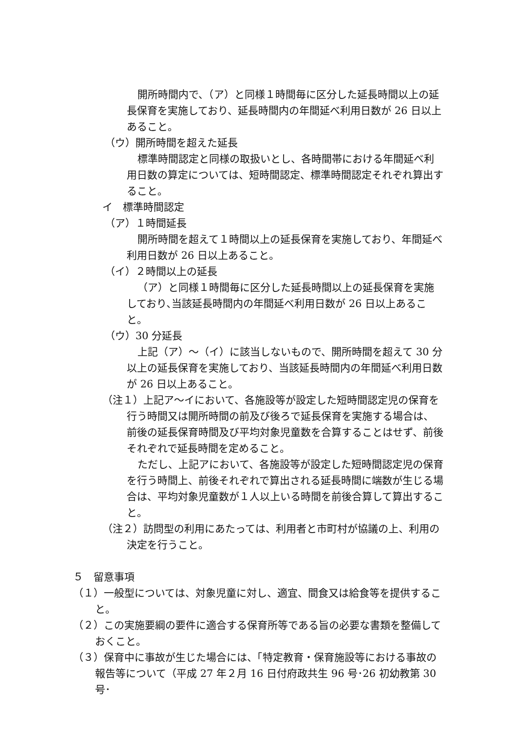開所時間内で、（ア）と同様１時間毎に区分した延長時間以上の延長保育を実施しており、延長時間内の年間延べ利用日数が 26 日以上あること。
（ウ）開所時間を超えた延長
標準時間認定と同様の取扱いとし、各時間帯における年間延べ利用日数の算定については、短時間認定、標準時間認定それぞれ算出すること。
イ　標準時間認定
（ア）１時間延長
開所時間を超えて１時間以上の延長保育を実施しており、年間延べ利用日数が 26 日以上あること。
（イ）２時間以上の延長
（ア）と同様１時間毎に区分した延長時間以上の延長保育を実施しており､当該延長時間内の年間延べ利用日数が 26 日以上あること。
（ウ）30 分延長
上記（ア）～（イ）に該当しないもので、開所時間を超えて 30 分以上の延長保育を実施しており、当該延長時間内の年間延べ利用日数が 26 日以上あること。
（注１）上記ア～イにおいて、各施設等が設定した短時間認定児の保育を行う時間又は開所時間の前及び後ろで延長保育を実施する場合は、前後の延長保育時間及び平均対象児童数を合算することはせず、前後それぞれで延長時間を定めること。
ただし、上記アにおいて、各施設等が設定した短時間認定児の保育を行う時間上、前後それぞれで算出される延長時間に端数が生じる場合は、平均対象児童数が１人以上いる時間を前後合算して算出すること。
（注２）訪問型の利用にあたっては、利用者と市町村が協議の上、利用の決定を行うこと。
５　留意事項
（１）一般型については、対象児童に対し、適宜、間食又は給食等を提供すること。
（２）この実施要綱の要件に適合する保育所等である旨の必要な書類を整備しておくこと。
（３）保育中に事故が生じた場合には、「特定教育・保育施設等における事故の報告等について（平成 27 年２月 16 日付府政共生 96 号･26 初幼教第 30 号･